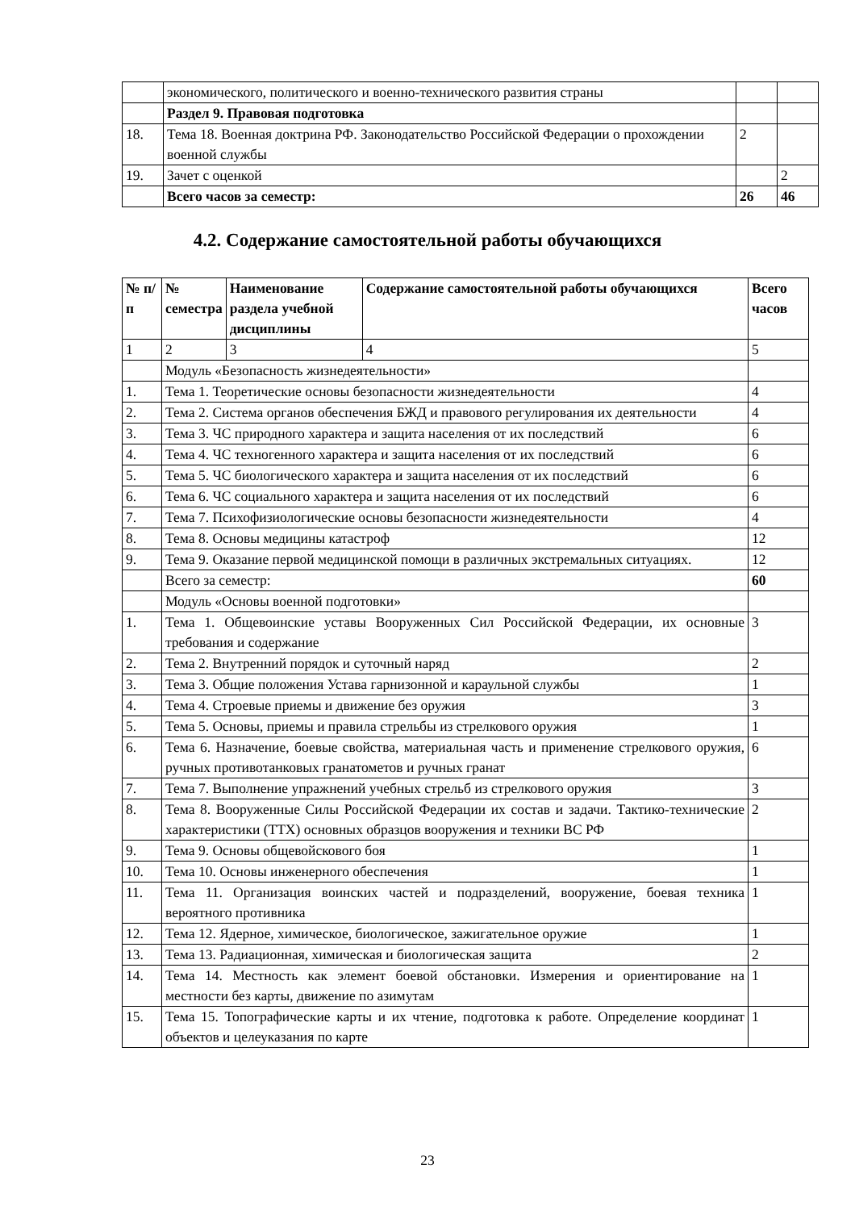| | экономического, политического и военно-технического развития страны | | |
| | Раздел 9. Правовая подготовка | | |
| 18. | Тема 18. Военная доктрина РФ. Законодательство Российской Федерации о прохождении военной службы | 2 | |
| 19. | Зачет с оценкой | | 2 |
| | Всего часов за семестр: | 26 | 46 |
4.2. Содержание самостоятельной работы обучающихся
| № п/п | № семестра | Наименование раздела учебной дисциплины | Содержание самостоятельной работы обучающихся | Всего часов |
| --- | --- | --- | --- | --- |
| 1 | 2 | 3 | 4 | 5 |
| | Модуль «Безопасность жизнедеятельности» | | | |
| 1. | Тема 1. Теоретические основы безопасности жизнедеятельности | | | 4 |
| 2. | Тема 2. Система органов обеспечения БЖД и правового регулирования их деятельности | | | 4 |
| 3. | Тема 3. ЧС природного характера и защита населения от их последствий | | | 6 |
| 4. | Тема 4. ЧС техногенного характера и защита населения от их последствий | | | 6 |
| 5. | Тема 5. ЧС биологического характера и защита населения от их последствий | | | 6 |
| 6. | Тема 6. ЧС социального характера и защита населения от их последствий | | | 6 |
| 7. | Тема 7. Психофизиологические основы безопасности жизнедеятельности | | | 4 |
| 8. | Тема 8. Основы медицины катастроф | | | 12 |
| 9. | Тема 9. Оказание первой медицинской помощи в различных экстремальных ситуациях. | | | 12 |
| | Всего за семестр: | | | 60 |
| | Модуль «Основы военной подготовки» | | | |
| 1. | Тема 1. Общевоинские уставы Вооруженных Сил Российской Федерации, их основные требования и содержание | | | 3 |
| 2. | Тема 2. Внутренний порядок и суточный наряд | | | 2 |
| 3. | Тема 3. Общие положения Устава гарнизонной и караульной службы | | | 1 |
| 4. | Тема 4. Строевые приемы и движение без оружия | | | 3 |
| 5. | Тема 5. Основы, приемы и правила стрельбы из стрелкового оружия | | | 1 |
| 6. | Тема 6. Назначение, боевые свойства, материальная часть и применение стрелкового оружия, ручных противотанковых гранатометов и ручных гранат | | | 6 |
| 7. | Тема 7. Выполнение упражнений учебных стрельб из стрелкового оружия | | | 3 |
| 8. | Тема 8. Вооруженные Силы Российской Федерации их состав и задачи. Тактико-технические характеристики (ТТХ) основных образцов вооружения и техники ВС РФ | | | 2 |
| 9. | Тема 9. Основы общевойскового боя | | | 1 |
| 10. | Тема 10. Основы инженерного обеспечения | | | 1 |
| 11. | Тема 11. Организация воинских частей и подразделений, вооружение, боевая техника вероятного противника | | | 1 |
| 12. | Тема 12. Ядерное, химическое, биологическое, зажигательное оружие | | | 1 |
| 13. | Тема 13. Радиационная, химическая и биологическая защита | | | 2 |
| 14. | Тема 14. Местность как элемент боевой обстановки. Измерения и ориентирование на местности без карты, движение по азимутам | | | 1 |
| 15. | Тема 15. Топографические карты и их чтение, подготовка к работе. Определение координат объектов и целеуказания по карте | | | 1 |
23